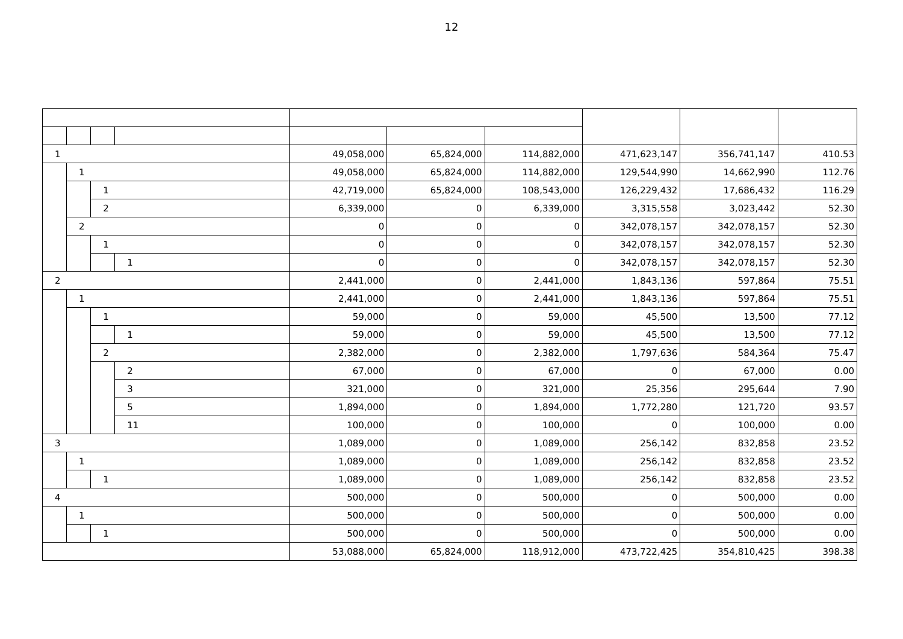12
| 1 | | | | 49,058,000 | 65,824,000 | 114,882,000 | 471,623,147 | 356,741,147 | 410.53 |
| | 1 | | | 49,058,000 | 65,824,000 | 114,882,000 | 129,544,990 | 14,662,990 | 112.76 |
| | | 1 | | 42,719,000 | 65,824,000 | 108,543,000 | 126,229,432 | 17,686,432 | 116.29 |
| | | 2 | | 6,339,000 | 0 | 6,339,000 | 3,315,558 | 3,023,442 | 52.30 |
| | 2 | | | 0 | 0 | 0 | 342,078,157 | 342,078,157 | 52.30 |
| | | 1 | | 0 | 0 | 0 | 342,078,157 | 342,078,157 | 52.30 |
| | | | 1 | 0 | 0 | 0 | 342,078,157 | 342,078,157 | 52.30 |
| 2 | | | | 2,441,000 | 0 | 2,441,000 | 1,843,136 | 597,864 | 75.51 |
| | 1 | | | 2,441,000 | 0 | 2,441,000 | 1,843,136 | 597,864 | 75.51 |
| | | 1 | | 59,000 | 0 | 59,000 | 45,500 | 13,500 | 77.12 |
| | | | 1 | 59,000 | 0 | 59,000 | 45,500 | 13,500 | 77.12 |
| | | 2 | | 2,382,000 | 0 | 2,382,000 | 1,797,636 | 584,364 | 75.47 |
| | | | 2 | 67,000 | 0 | 67,000 | 0 | 67,000 | 0.00 |
| | | | 3 | 321,000 | 0 | 321,000 | 25,356 | 295,644 | 7.90 |
| | | | 5 | 1,894,000 | 0 | 1,894,000 | 1,772,280 | 121,720 | 93.57 |
| | | | 11 | 100,000 | 0 | 100,000 | 0 | 100,000 | 0.00 |
| 3 | | | | 1,089,000 | 0 | 1,089,000 | 256,142 | 832,858 | 23.52 |
| | 1 | | | 1,089,000 | 0 | 1,089,000 | 256,142 | 832,858 | 23.52 |
| | | 1 | | 1,089,000 | 0 | 1,089,000 | 256,142 | 832,858 | 23.52 |
| 4 | | | | 500,000 | 0 | 500,000 | 0 | 500,000 | 0.00 |
| | 1 | | | 500,000 | 0 | 500,000 | 0 | 500,000 | 0.00 |
| | | 1 | | 500,000 | 0 | 500,000 | 0 | 500,000 | 0.00 |
| | | | | 53,088,000 | 65,824,000 | 118,912,000 | 473,722,425 | 354,810,425 | 398.38 |